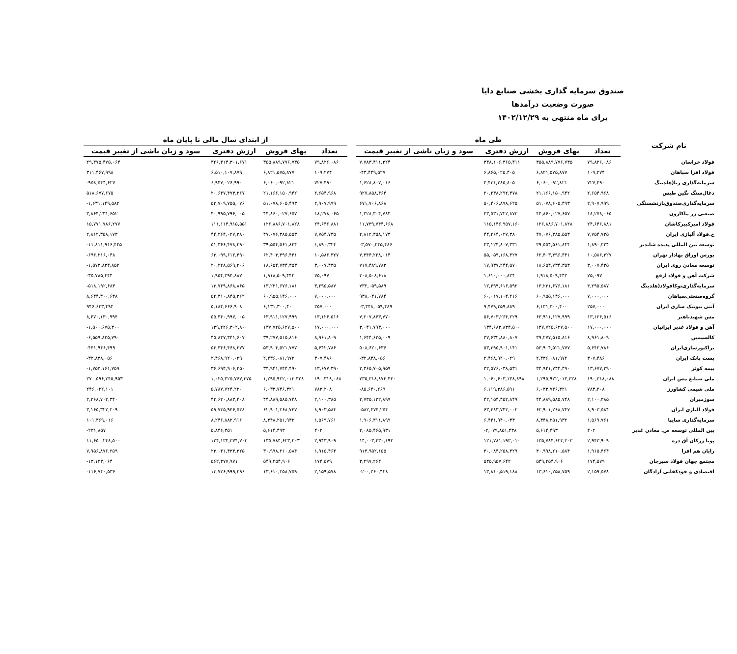صندوق سرمایه گذاری بخشی صنایع دایا
صورت وضعیت درآمدها
برای ماه منتهی به ۱۴۰۲/۱۲/۲۹
| نام شرکت | طی ماه | | | | | از ابتدای سال مالی تا پایان ماه | | | |
| --- | --- | --- | --- | --- | --- | --- | --- | --- | --- |
| | تعداد | بهای فروش | ارزش دفتری | سود و زیان ناشی از تغییر قیمت | | تعداد | بهای فروش | ارزش دفتری | سود و زیان ناشی از تغییر قیمت |
| فولاد خراسان | ۷۹,۸۲۶,۰۸۶ | ۳۵۵,۸۸۹,۷۷۶,۷۳۵ | ۳۴۸,۱۰۶,۳۶۵,۴۱۱ | ۷,۷۸۳,۴۱۱,۳۲۴ | | ۷۹,۸۲۶,۰۸۶ | ۳۵۵,۸۸۹,۷۷۶,۷۳۵ | ۳۲۶,۴۱۴,۳۰۱,۶۷۱ | ۲۹,۴۷۵,۴۷۵,۰۶۴ |
| فولاد افزا سپاهان | ۱۰۹,۲۷۴ | ۶,۸۲۱,۵۷۵,۸۷۷ | ۶,۸۶۵,۰۲۵,۴۰۵ | -۴۳,۴۴۹,۵۲۷ | | ۱۰۹,۲۷۴ | ۶,۸۲۱,۵۷۵,۸۷۷ | ۶,۵۱۰,۱۰۷,۸۷۹ | ۳۱۱,۴۶۷,۹۹۸ |
| سرمایه‌گذاری رنا(هلدینگ | ۷۲۷,۴۹۰ | ۶,۰۶۰,۰۹۲,۸۲۱ | ۴,۴۳۱,۲۸۵,۸۰۵ | ۱,۶۲۸,۸۰۷,۰۱۶ | | ۷۲۷,۴۹۰ | ۶,۰۶۰,۰۹۲,۸۲۱ | ۶,۹۴۷,۰۲۶,۹۹۰ | -۹۵۸,۵۴۴,۶۲۷ |
| ذغال‌سنگ نگین طبس | ۲,۶۵۴,۹۶۸ | ۲۱,۱۶۶,۱۵۰,۹۴۲ | ۲۰,۲۳۸,۲۹۲,۴۷۸ | ۹۲۷,۸۵۸,۴۶۴ | | ۲,۶۵۴,۹۶۸ | ۲۱,۱۶۶,۱۵۰,۹۴۲ | ۲۰,۶۴۷,۴۷۳,۲۶۷ | ۵۱۸,۶۷۷,۶۷۵ |
| سرمایه‌گذاری‌صندوق‌بازنشستگی | ۲,۹۰۷,۹۹۹ | ۵۱,۰۷۸,۶۰۵,۴۹۳ | ۵۰,۴۰۶,۸۹۸,۶۲۵ | ۶۷۱,۷۰۶,۸۶۸ | | ۲,۹۰۷,۹۹۹ | ۵۱,۰۷۸,۶۰۵,۴۹۳ | ۵۲,۷۰۹,۷۵۵,۰۷۶ | -۱,۶۳۱,۱۴۹,۵۸۲ |
| صنعتی زر ماکارون | ۱۸,۲۷۸,۰۶۵ | ۴۴,۸۶۰,۰۲۷,۶۵۷ | ۴۳,۵۳۱,۷۲۲,۸۷۳ | ۱,۳۲۸,۳۰۴,۷۸۴ | | ۱۸,۲۷۸,۰۶۵ | ۴۴,۸۶۰,۰۲۷,۶۵۷ | ۴۰,۹۹۵,۷۹۶,۰۰۵ | ۳,۸۶۴,۲۳۱,۶۵۲ |
| فولاد امیرکبیرکاشان | ۲۴,۶۴۶,۸۸۱ | ۱۲۶,۸۸۶,۷۰۱,۸۲۸ | ۱۱۵,۱۴۶,۹۵۷,۱۶۰ | ۱۱,۷۳۹,۷۴۴,۶۶۸ | | ۲۴,۶۴۶,۸۸۱ | ۱۲۶,۸۸۶,۷۰۱,۸۲۸ | ۱۱۱,۱۱۴,۹۱۵,۵۵۱ | ۱۵,۷۷۱,۷۸۶,۲۷۷ |
| ح.فولاد آلیاژی ایران | ۷,۷۵۴,۷۳۵ | ۴۷,۰۷۶,۳۸۵,۵۵۳ | ۴۴,۲۶۴,۰۲۷,۳۸۰ | ۲,۸۱۲,۳۵۸,۱۷۳ | | ۷,۷۵۴,۷۳۵ | ۴۷,۰۷۶,۳۸۵,۵۵۳ | ۴۴,۲۶۴,۰۲۷,۳۸۰ | ۲,۸۱۲,۳۵۸,۱۷۳ |
| توسعه بین المللی پدیده شاندیز | ۱,۸۹۰,۳۲۴ | ۳۹,۵۵۴,۵۶۱,۸۴۴ | ۴۳,۱۲۴,۸۰۷,۳۳۱ | -۳,۵۷۰,۲۴۵,۴۸۶ | | ۱,۸۹۰,۳۲۴ | ۳۹,۵۵۴,۵۶۱,۸۴۴ | ۵۱,۳۶۶,۴۷۸,۲۹۰ | -۱۱,۸۱۱,۹۱۶,۴۴۵ |
| بورس اوراق بهادار تهران | ۱۰,۵۸۶,۳۲۷ | ۶۲,۴۰۳,۳۹۶,۴۴۱ | ۵۵,۰۵۹,۱۶۸,۴۲۷ | ۷,۳۴۴,۲۲۸,۰۱۴ | | ۱۰,۵۸۶,۳۲۷ | ۶۲,۴۰۳,۳۹۶,۴۴۱ | ۶۳,۰۹۹,۶۱۲,۴۹۰ | -۶۹۶,۲۱۶,۰۴۸ |
| توسعه معادن روی ایران | ۳,۰۰۷,۴۳۵ | ۱۸,۶۵۴,۷۳۴,۳۵۳ | ۱۷,۹۳۷,۲۴۴,۵۷۰ | ۷۱۷,۴۸۹,۷۸۳ | | ۳,۰۰۷,۴۳۵ | ۱۸,۶۵۴,۷۳۴,۳۵۳ | ۲۰,۲۲۸,۵۶۹,۲۰۶ | -۱,۵۷۳,۸۳۴,۸۵۲ |
| شرکت آهن و فولاد ارفع | ۷۵,۰۹۷ | ۱,۹۱۸,۵۰۹,۴۴۲ | ۱,۶۱۰,۰۰۰,۸۲۴ | ۳۰۸,۵۰۸,۶۱۸ | | ۷۵,۰۹۷ | ۱,۹۱۸,۵۰۹,۴۴۲ | ۱,۹۵۴,۲۹۴,۸۸۷ | -۳۵,۷۸۵,۴۴۴ |
| سرمایه‌گذاری‌توکافولاد(هلدینگ | ۳,۲۹۵,۵۸۷ | ۱۳,۲۳۱,۶۷۶,۱۸۱ | ۱۲,۴۹۹,۶۱۶,۵۹۲ | ۷۳۲,۰۵۹,۵۸۹ | | ۳,۲۹۵,۵۸۷ | ۱۳,۲۳۱,۶۷۶,۱۸۱ | ۱۳,۷۴۹,۸۶۸,۸۶۵ | -۵۱۸,۱۹۲,۶۸۳ |
| گروه‌صنعتی‌سپاهان | ۷,۰۰۰,۰۰۰ | ۶۰,۹۵۵,۱۴۶,۰۰۰ | ۶۰,۰۱۷,۱۰۴,۲۱۶ | ۹۳۸,۰۴۱,۷۸۴ | | ۷,۰۰۰,۰۰۰ | ۶۰,۹۵۵,۱۴۶,۰۰۰ | ۵۲,۳۱۰,۸۴۵,۳۶۲ | ۸,۶۴۴,۳۰۰,۶۳۸ |
| آنتی بیوتیک سازی ایران | ۲۵۷,۰۰۰ | ۶,۱۳۱,۳۰۰,۴۰۰ | ۹,۴۷۹,۳۵۹,۸۸۹ | -۳,۳۴۸,۰۵۹,۴۸۹ | | ۲۵۷,۰۰۰ | ۶,۱۳۱,۳۰۰,۴۰۰ | ۵,۱۸۴,۶۶۶,۹۰۸ | ۹۴۶,۶۳۳,۴۹۲ |
| مس شهیدباهنر | ۱۳,۱۲۶,۵۱۶ | ۶۳,۹۱۱,۱۲۷,۹۹۹ | ۵۶,۷۰۳,۲۶۴,۲۲۹ | ۷,۲۰۷,۸۶۳,۷۷۰ | | ۱۳,۱۲۶,۵۱۶ | ۶۳,۹۱۱,۱۲۷,۹۹۹ | ۵۵,۴۴۰,۹۹۷,۰۰۵ | ۸,۴۷۰,۱۳۰,۹۹۴ |
| آهن و فولاد غدیر ایرانیان | ۱۷,۰۰۰,۰۰۰ | ۱۳۷,۷۲۵,۶۲۷,۵۰۰ | ۱۳۴,۶۸۳,۸۳۴,۵۰۰ | ۳,۰۴۱,۷۹۳,۰۰۰ | | ۱۷,۰۰۰,۰۰۰ | ۱۳۷,۷۲۵,۶۲۷,۵۰۰ | ۱۳۹,۲۲۶,۳۰۲,۸۰۰ | -۱,۵۰۰,۶۷۵,۳۰۰ |
| کالسیمین | ۸,۹۶۱,۸۰۹ | ۳۹,۲۷۷,۵۱۵,۸۱۶ | ۳۷,۶۳۲,۸۸۰,۸۰۷ | ۱,۶۴۴,۶۳۵,۰۰۹ | | ۸,۹۶۱,۸۰۹ | ۳۹,۲۷۷,۵۱۵,۸۱۶ | ۴۵,۸۳۷,۳۴۱,۶۰۷ | -۶,۵۵۹,۸۲۵,۷۹۰ |
| تراکتورسازی‌ایران | ۵,۶۴۲,۷۸۶ | ۵۳,۹۰۴,۵۲۱,۷۷۷ | ۵۳,۳۹۵,۹۰۱,۱۴۱ | ۵۰۸,۶۲۰,۶۳۶ | | ۵,۶۴۲,۷۸۶ | ۵۳,۹۰۴,۵۲۱,۷۷۷ | ۵۴,۳۴۶,۴۶۸,۲۷۷ | -۴۴۱,۹۴۶,۴۹۹ |
| پست بانک ایران | ۳۰۷,۴۸۶ | ۲,۴۳۶,۰۸۱,۹۷۲ | ۲,۴۶۸,۹۲۰,۰۲۹ | -۳۲,۸۳۸,۰۵۶ | | ۳۰۷,۴۸۶ | ۲,۴۳۶,۰۸۱,۹۷۲ | ۲,۴۶۸,۹۲۰,۰۲۹ | -۳۲,۸۳۸,۰۵۶ |
| بیمه کوثر | ۱۳,۶۷۷,۳۹۰ | ۳۴,۹۴۱,۷۴۴,۴۹۰ | ۳۲,۵۷۶,۰۳۸,۵۳۱ | ۲,۳۶۵,۷۰۵,۹۵۹ | | ۱۳,۶۷۷,۳۹۰ | ۳۴,۹۴۱,۷۴۴,۴۹۰ | ۳۶,۶۹۴,۹۰۶,۲۵۰ | -۱,۷۵۳,۱۶۱,۷۵۹ |
| ملی صنایع مس ایران | ۱۹۰,۳۱۸,۰۸۸ | ۱,۲۹۵,۹۲۲,۰۱۳,۳۲۸ | ۱,۰۶۰,۶۰۳,۱۳۸,۸۹۸ | ۲۳۵,۳۱۸,۸۷۴,۴۳۰ | | ۱۹۰,۳۱۸,۰۸۸ | ۱,۲۹۵,۹۲۲,۰۱۳,۳۲۸ | ۱,۰۲۵,۳۲۵,۷۶۷,۳۷۵ | ۲۷۰,۵۹۶,۲۴۵,۹۵۳ |
| ملی شیمی کشاورز | ۷۸۳,۲۰۸ | ۶,۰۳۳,۷۴۶,۳۲۱ | ۶,۱۱۹,۳۸۶,۵۹۱ | -۸۵,۶۴۰,۲۶۹ | | ۷۸۳,۲۰۸ | ۶,۰۳۳,۷۴۶,۳۲۱ | ۵,۷۸۷,۷۲۴,۲۲۰ | ۲۴۶,۰۲۲,۱۰۱ |
| سوژمیران | ۲,۱۰۰,۳۸۵ | ۴۴,۸۸۹,۵۸۵,۷۴۸ | ۴۲,۱۵۴,۴۵۲,۸۴۹ | ۲,۷۳۵,۱۳۲,۸۹۹ | | ۲,۱۰۰,۳۸۵ | ۴۴,۸۸۹,۵۸۵,۷۴۸ | ۴۲,۶۲۰,۸۸۳,۴۰۸ | ۲,۲۶۸,۷۰۲,۳۴۰ |
| فولاد آلیاژی ایران | ۸,۹۰۳,۵۸۴ | ۶۲,۹۰۱,۲۶۸,۷۴۷ | ۶۳,۴۸۳,۷۴۳,۰۰۲ | -۵۸۲,۴۷۴,۲۵۴ | | ۸,۹۰۳,۵۸۴ | ۶۲,۹۰۱,۲۶۸,۷۴۷ | ۵۹,۷۳۵,۹۴۶,۵۳۸ | ۳,۱۶۵,۳۲۲,۲۰۹ |
| سرمایه‌گذاری سایپا | ۱,۵۶۹,۷۶۱ | ۸,۳۴۸,۲۵۱,۹۳۲ | ۶,۴۴۱,۹۴۰,۰۳۳ | ۱,۹۰۶,۳۱۱,۸۹۹ | | ۱,۵۶۹,۷۶۱ | ۸,۳۴۸,۲۵۱,۹۳۲ | ۸,۲۴۶,۸۸۲,۹۱۶ | ۱۰۱,۳۶۹,۰۱۶ |
| بین المللی توسعه ص. معادن غدیر | ۴۰۲ | ۵,۶۱۴,۴۹۳ | -۲,۰۷۹,۸۵۱,۴۳۸ | ۲,۰۸۵,۴۶۵,۹۳۱ | | ۴۰۲ | ۵,۶۱۴,۴۹۳ | ۵,۸۴۶,۳۵۱ | -۲۳۱,۸۵۷ |
| پویا زرکان آق دره | ۲,۹۴۳,۹۰۹ | ۱۳۵,۷۸۴,۶۲۳,۲۰۳ | ۱۲۱,۷۸۱,۱۹۳,۰۱۰ | ۱۴,۰۰۳,۴۳۰,۱۹۳ | | ۲,۹۴۳,۹۰۹ | ۱۳۵,۷۸۴,۶۲۳,۲۰۳ | ۱۲۴,۱۳۴,۳۷۴,۷۰۳ | ۱۱,۶۵۰,۲۴۸,۵۰۰ |
| رایان هم افزا | ۱,۹۱۵,۴۶۴ | ۳۰,۹۹۸,۲۱۰,۵۸۴ | ۳۰,۰۸۴,۲۵۸,۴۲۹ | ۹۱۳,۹۵۲,۱۵۵ | | ۱,۹۱۵,۴۶۴ | ۳۰,۹۹۸,۲۱۰,۵۸۴ | ۲۳,۰۴۱,۳۳۴,۳۲۵ | ۷,۹۵۶,۸۷۶,۲۵۹ |
| مجتمع جهان فولاد سیرجان | ۱۷۴,۵۷۹ | ۵۴۹,۲۵۴,۹۰۶ | ۵۴۵,۹۵۷,۶۴۲ | ۳,۲۹۷,۲۶۴ | | ۱۷۴,۵۷۹ | ۵۴۹,۲۵۴,۹۰۶ | ۵۶۲,۳۷۷,۹۷۱ | -۱۳,۱۲۳,۰۶۴ |
| اقتصادی و خودکفایی آزادگان | ۲,۱۵۹,۵۷۸ | ۱۳,۶۱۰,۲۵۸,۷۵۹ | ۱۳,۸۱۰,۵۱۹,۱۸۸ | -۲۰۰,۲۶۰,۴۲۸ | | ۲,۱۵۹,۵۷۸ | ۱۳,۶۱۰,۲۵۸,۷۵۹ | ۱۳,۷۲۶,۹۹۹,۲۹۶ | -۱۱۶,۷۴۰,۵۳۶ |